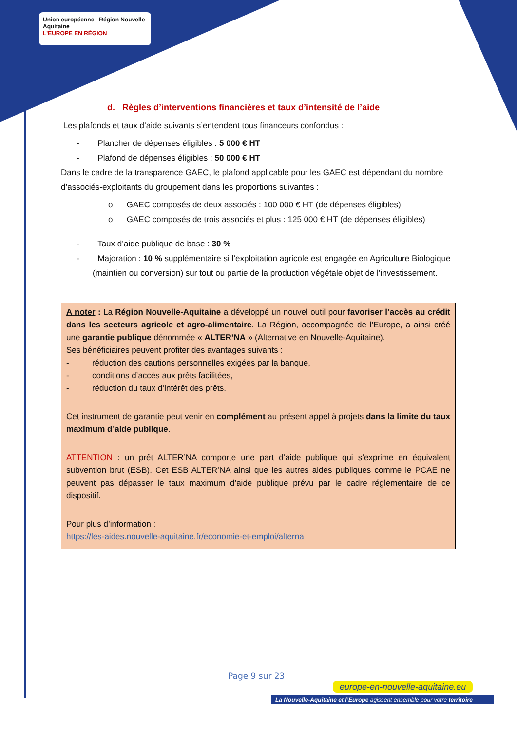Union européenne Région Nouvelle-Aquitaine
L'EUROPE EN RÉGION
d. Règles d’interventions financières et taux d’intensité de l’aide
Les plafonds et taux d’aide suivants s’entendent tous financeurs confondus :
- Plancher de dépenses éligibles : 5 000 € HT
- Plafond de dépenses éligibles : 50 000 € HT
Dans le cadre de la transparence GAEC, le plafond applicable pour les GAEC est dépendant du nombre d’associés-exploitants du groupement dans les proportions suivantes :
o GAEC composés de deux associés : 100 000 € HT (de dépenses éligibles)
o GAEC composés de trois associés et plus : 125 000 € HT (de dépenses éligibles)
- Taux d’aide publique de base : 30 %
- Majoration : 10 % supplémentaire si l’exploitation agricole est engagée en Agriculture Biologique (maintien ou conversion) sur tout ou partie de la production végétale objet de l’investissement.
A noter : La Région Nouvelle-Aquitaine a développé un nouvel outil pour favoriser l’accès au crédit dans les secteurs agricole et agro-alimentaire. La Région, accompagnée de l’Europe, a ainsi créé une garantie publique dénommée « ALTER’NA » (Alternative en Nouvelle-Aquitaine).
Ses bénéficiaires peuvent profiter des avantages suivants :
- réduction des cautions personnelles exigées par la banque,
- conditions d’accès aux prêts facilitées,
- réduction du taux d’intérêt des prêts.
Cet instrument de garantie peut venir en complément au présent appel à projets dans la limite du taux maximum d’aide publique.
ATTENTION : un prêt ALTER’NA comporte une part d’aide publique qui s’exprime en équivalent subvention brut (ESB). Cet ESB ALTER’NA ainsi que les autres aides publiques comme le PCAE ne peuvent pas dépasser le taux maximum d’aide publique prévu par le cadre réglementaire de ce dispositif.
Pour plus d’information :
https://les-aides.nouvelle-aquitaine.fr/economie-et-emploi/alterna
Page 9 sur 23
europe-en-nouvelle-aquitaine.eu
La Nouvelle-Aquitaine et l’Europe agissent ensemble pour votre territoire